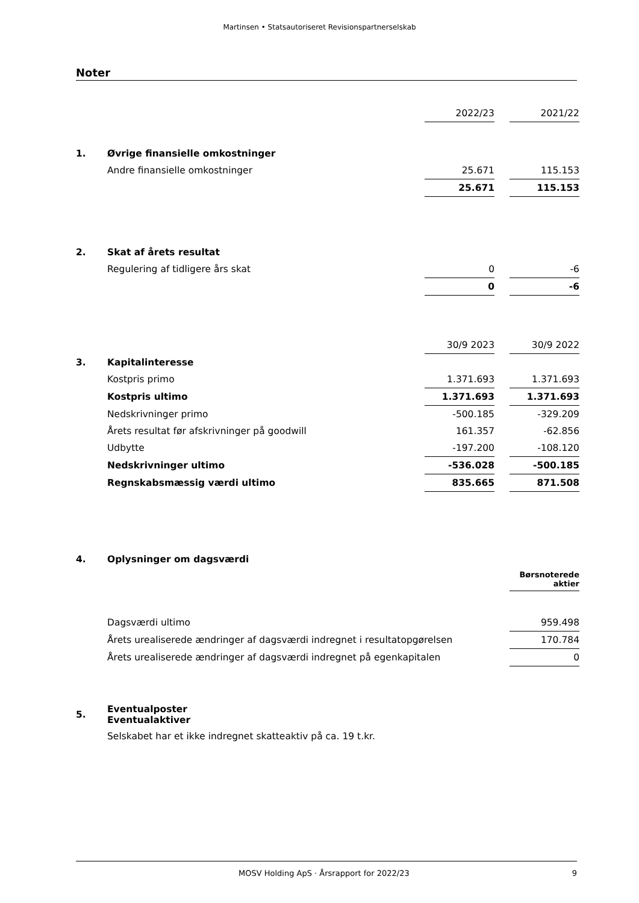Martinsen • Statsautoriseret Revisionspartnerselskab
Noter
| | | 2022/23 | | 2021/22 |
| 1. | Øvrige finansielle omkostninger | | | |
| | Andre finansielle omkostninger | 25.671 | | 115.153 |
| | | 25.671 | | 115.153 |
| 2. | Skat af årets resultat | | | |
| | Regulering af tidligere års skat | 0 | | -6 |
| | | 0 | | -6 |
| | | 30/9 2023 | | 30/9 2022 |
| 3. | Kapitalinteresse | | | |
| | Kostpris primo | 1.371.693 | | 1.371.693 |
| | Kostpris ultimo | 1.371.693 | | 1.371.693 |
| | Nedskrivninger primo | -500.185 | | -329.209 |
| | Årets resultat før afskrivninger på goodwill | 161.357 | | -62.856 |
| | Udbytte | -197.200 | | -108.120 |
| | Nedskrivninger ultimo | -536.028 | | -500.185 |
| | Regnskabsmæssig værdi ultimo | 835.665 | | 871.508 |
| 4. | Oplysninger om dagsværdi | | | |
| | | | | Børsnoterede aktier |
| | Dagsværdi ultimo | | | 959.498 |
| | Årets urealiserede ændringer af dagsværdi indregnet i resultatopgørelsen | | | 170.784 |
| | Årets urealiserede ændringer af dagsværdi indregnet på egenkapitalen | | | 0 |
| 5. | Eventualposter Eventualaktiver | | | |
| | Selskabet har et ikke indregnet skatteaktiv på ca. 19 t.kr. | | | |
MOSV Holding ApS · Årsrapport for 2022/23 9